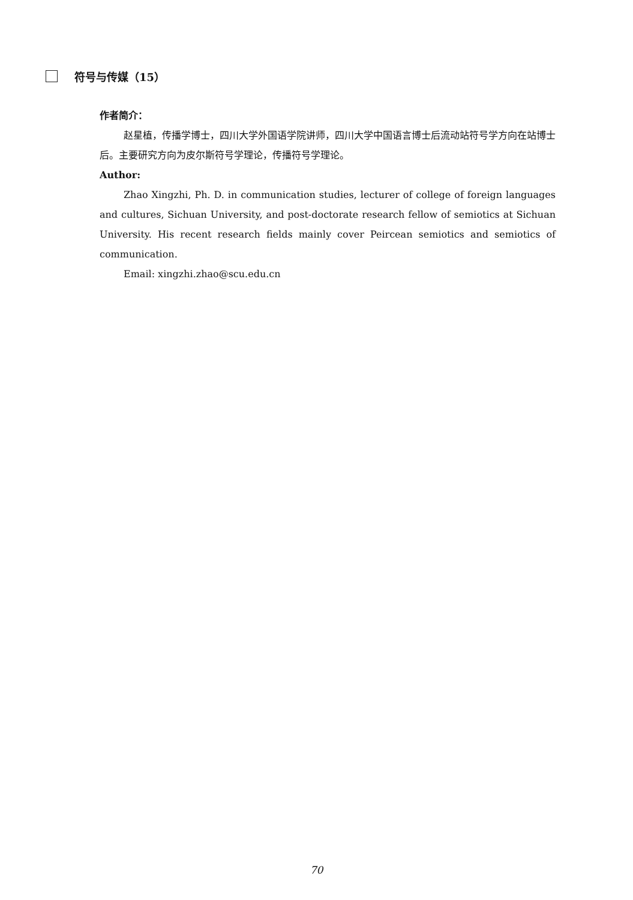符号与传媒（15）
作者简介：
赵星植，传播学博士，四川大学外国语学院讲师，四川大学中国语言博士后流动站符号学方向在站博士后。主要研究方向为皮尔斯符号学理论，传播符号学理论。
Author:
Zhao Xingzhi, Ph. D. in communication studies, lecturer of college of foreign languages and cultures, Sichuan University, and post-doctorate research fellow of semiotics at Sichuan University. His recent research fields mainly cover Peircean semiotics and semiotics of communication.
Email: xingzhi.zhao@scu.edu.cn
70